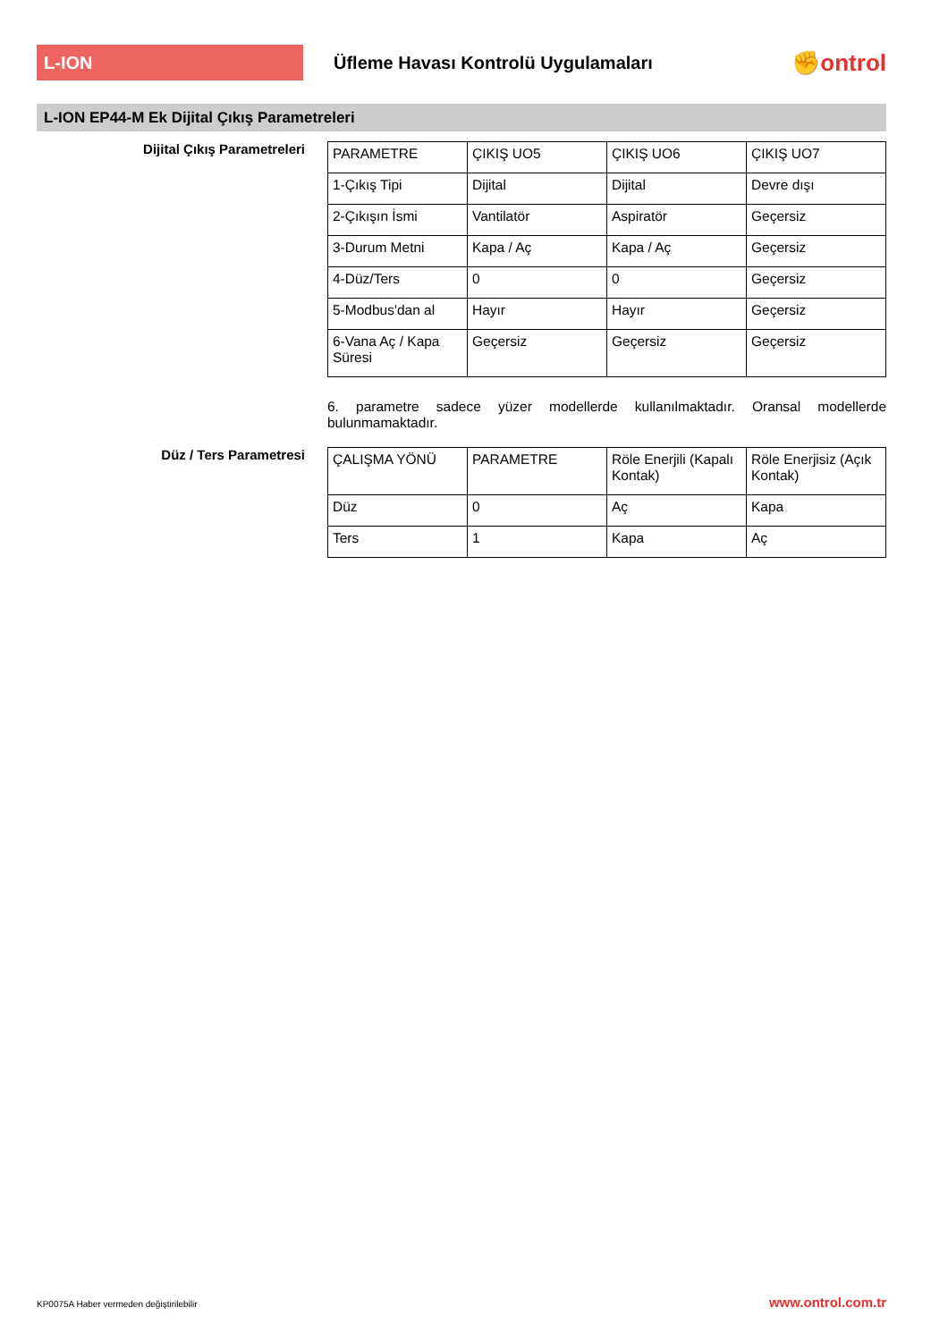L-ION
Üfleme Havası Kontrolü Uygulamaları
✊ontrol
L-ION EP44-M Ek Dijital Çıkış Parametreleri
Dijital Çıkış Parametreleri
| PARAMETRE | ÇIKIŞ UO5 | ÇIKIŞ UO6 | ÇIKIŞ UO7 |
| 1-Çıkış Tipi | Dijital | Dijital | Devre dışı |
| 2-Çıkışın İsmi | Vantilatör | Aspiratör | Geçersiz |
| 3-Durum Metni | Kapa / Aç | Kapa / Aç | Geçersiz |
| 4-Düz/Ters | 0 | 0 | Geçersiz |
| 5-Modbus'dan al | Hayır | Hayır | Geçersiz |
| 6-Vana Aç / Kapa Süresi | Geçersiz | Geçersiz | Geçersiz |
6. parametre sadece yüzer modellerde kullanılmaktadır. Oransal modellerde bulunmamaktadır.
Düz / Ters Parametresi
| ÇALIŞMA YÖNÜ | PARAMETRE | Röle Enerjili (Kapalı Kontak) | Röle Enerjisiz (Açık Kontak) |
| Düz | 0 | Aç | Kapa |
| Ters | 1 | Kapa | Aç |
KP0075A Haber vermeden değiştirilebilir www.ontrol.com.tr